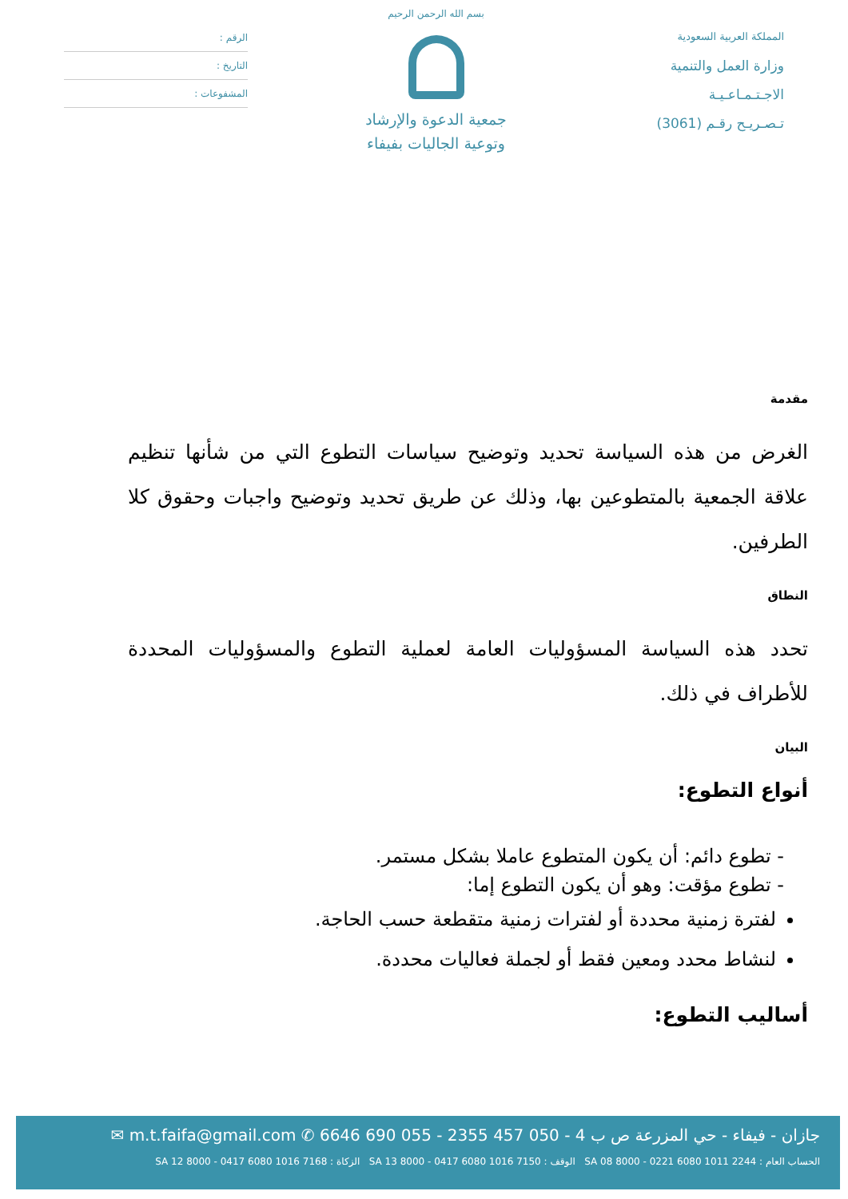المملكة العربية السعودية
وزارة العمل والتنمية
الاجـتـمـاعـيـة
تـصـريـح رقـم (3061)
بسم الله الرحمن الرحيم
جمعية الدعوة والإرشاد
وتوعية الجاليات بفيفاء
الرقم :
التاريخ :
المشفوعات :
مقدمة
الغرض من هذه السياسة تحديد وتوضيح سياسات التطوع التي من شأنها تنظيم علاقة الجمعية بالمتطوعين بها، وذلك عن طريق تحديد وتوضيح واجبات وحقوق كلا الطرفين.
النطاق
تحدد هذه السياسة المسؤوليات العامة لعملية التطوع والمسؤوليات المحددة للأطراف في ذلك.
البيان
أنواع التطوع:
- تطوع دائم: أن يكون المتطوع عاملا بشكل مستمر.
- تطوع مؤقت: وهو أن يكون التطوع إما:
لفترة زمنية محددة أو لفترات زمنية متقطعة حسب الحاجة.
لنشاط محدد ومعين فقط أو لجملة فعاليات محددة.
أساليب التطوع:
جازان - فيفاء - حي المزرعة ص ب 4 - 050 457 2355 - 055 690 6646 ✆ m.t.faifa@gmail.com ✉
الحساب العام : SA 08 8000 - 0221 6080 1011 2244 الوقف : SA 13 8000 - 0417 6080 1016 7150 الزكاة : SA 12 8000 - 0417 6080 1016 7168